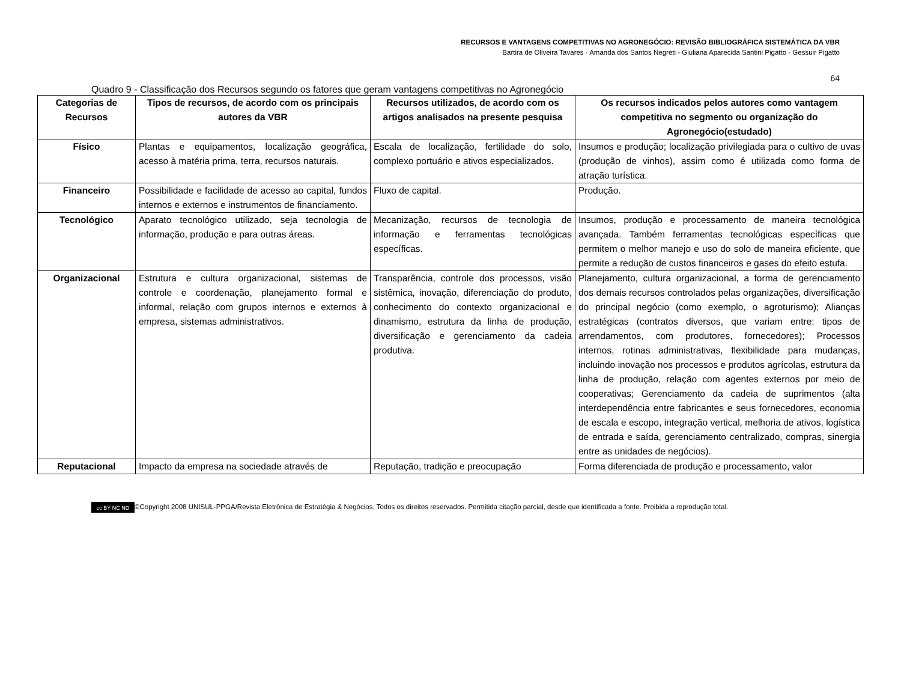RECURSOS E VANTAGENS COMPETITIVAS NO AGRONEGÓCIO: REVISÃO BIBLIOGRÁFICA SISTEMÁTICA DA VBR
Bartira de Oliveira Tavares - Amanda dos Santos Negreti - Giuliana Aparecida Santini Pigatto - Gessuir Pigatto
64
Quadro 9 - Classificação dos Recursos segundo os fatores que geram vantagens competitivas no Agronegócio
| Categorias de Recursos | Tipos de recursos, de acordo com os principais autores da VBR | Recursos utilizados, de acordo com os artigos analisados na presente pesquisa | Os recursos indicados pelos autores como vantagem competitiva no segmento ou organização do Agronegócio(estudado) |
| --- | --- | --- | --- |
| Físico | Plantas e equipamentos, localização geográfica, acesso à matéria prima, terra, recursos naturais. | Escala de localização, fertilidade do solo, complexo portuário e ativos especializados. | Insumos e produção; localização privilegiada para o cultivo de uvas (produção de vinhos), assim como é utilizada como forma de atração turística. |
| Financeiro | Possibilidade e facilidade de acesso ao capital, fundos internos e externos e instrumentos de financiamento. | Fluxo de capital. | Produção. |
| Tecnológico | Aparato tecnológico utilizado, seja tecnologia de informação, produção e para outras áreas. | Mecanização, recursos de tecnologia de informação e ferramentas tecnológicas específicas. | Insumos, produção e processamento de maneira tecnológica avançada. Também ferramentas tecnológicas específicas que permitem o melhor manejo e uso do solo de maneira eficiente, que permite a redução de custos financeiros e gases do efeito estufa. |
| Organizacional | Estrutura e cultura organizacional, sistemas de controle e coordenação, planejamento formal e informal, relação com grupos internos e externos à empresa, sistemas administrativos. | Transparência, controle dos processos, visão sistêmica, inovação, diferenciação do produto, conhecimento do contexto organizacional e dinamismo, estrutura da linha de produção, diversificação e gerenciamento da cadeia produtiva. | Planejamento, cultura organizacional, a forma de gerenciamento dos demais recursos controlados pelas organizações, diversificação do principal negócio (como exemplo, o agroturismo); Alianças estratégicas (contratos diversos, que variam entre: tipos de arrendamentos, com produtores, fornecedores); Processos internos, rotinas administrativas, flexibilidade para mudanças, incluindo inovação nos processos e produtos agrícolas, estrutura da linha de produção, relação com agentes externos por meio de cooperativas; Gerenciamento da cadeia de suprimentos (alta interdependência entre fabricantes e seus fornecedores, economia de escala e escopo, integração vertical, melhoria de ativos, logística de entrada e saída, gerenciamento centralizado, compras, sinergia entre as unidades de negócios). |
| Reputacional | Impacto da empresa na sociedade através de | Reputação, tradição e preocupação | Forma diferenciada de produção e processamento, valor |
cc BY NC ND ©Copyright 2008 UNISUL-PPGA/Revista Eletrônica de Estratégia & Negócios. Todos os direitos reservados. Permitida citação parcial, desde que identificada a fonte. Proibida a reprodução total.